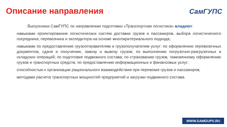Описание направления
СамГУПС
Выпускники СамГУПС по направлению подготовки «Транспортная логистика» владеют:
навыками проектирования логистических систем доставки грузов и пассажиров, выбора логистического посредника, перевозчика и экспедитора на основе многокритериального подхода;
навыками по предоставлению грузоотправителям и грузополучателям услуг: по оформлению перевозочных документов, сдаче и получению, завозу и вывозу грузов; по выполнению погрузочно-разгрузочных и складских операций; по подготовке подвижного состава; по страхованию грузов, таможенному оформлению грузов и транспортных средств; по предоставлению информационных и финансовых услуг;
способностью к организации рационального взаимодействия при перевозке грузов и пассажиров;
методами расчета транспортных мощностей предприятий и загрузки подвижного состава.
WWW.SAMGUPS.RU